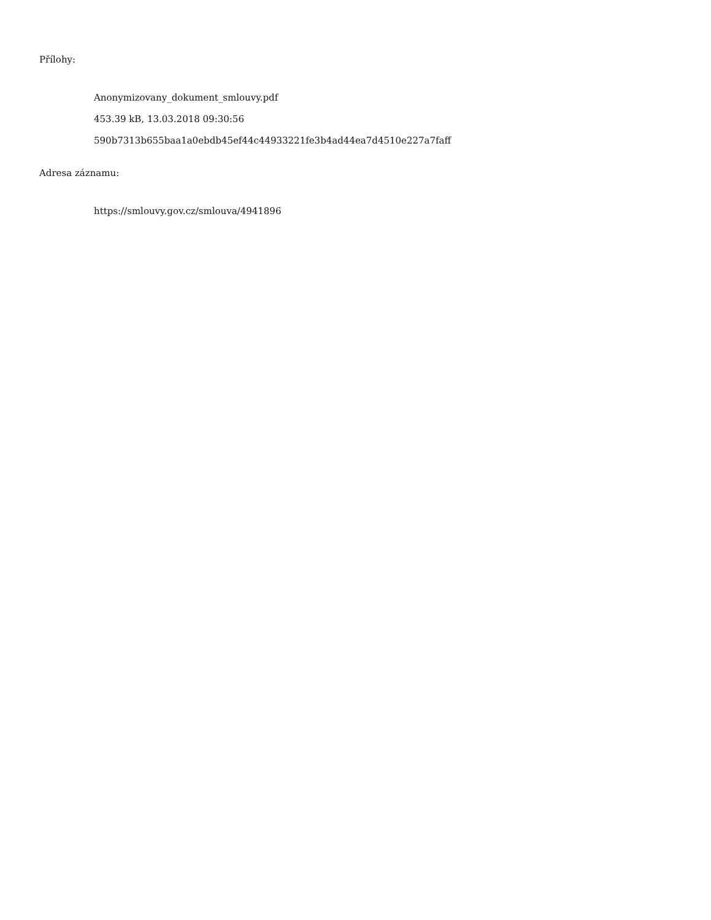Přílohy:
Anonymizovany_dokument_smlouvy.pdf
453.39 kB, 13.03.2018 09:30:56
590b7313b655baa1a0ebdb45ef44c44933221fe3b4ad44ea7d4510e227a7faff
Adresa záznamu:
https://smlouvy.gov.cz/smlouva/4941896